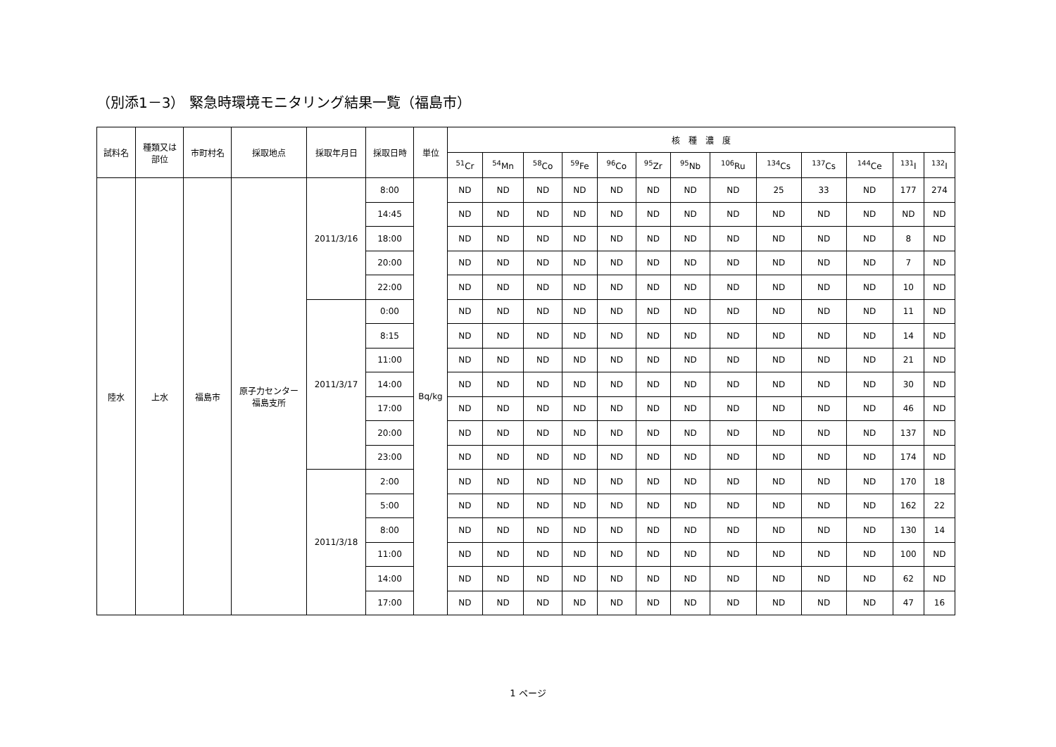（別添1－3） 緊急時環境モニタリング結果一覧（福島市）
| 試料名 | 種類又は 部位 | 市町村名 | 採取地点 | 採取年月日 | 採取日時 | 単位 | 核 種 濃 度 | | | | | | | | | | | | |
| --- | --- | --- | --- | --- | --- | --- | --- | --- | --- | --- | --- | --- | --- | --- | --- | --- | --- | --- | --- |
| | | | | | | | <sup>51</sup>Cr | <sup>54</sup>Mn | <sup>58</sup>Co | <sup>59</sup>Fe | <sup>96</sup>Co | <sup>95</sup>Zr | <sup>95</sup>Nb | <sup>106</sup>Ru | <sup>134</sup>Cs | <sup>137</sup>Cs | <sup>144</sup>Ce | <sup>131</sup>I | <sup>132</sup>I |
| 陸水 | 上水 | 福島市 | 原子力センター 福島支所 | 2011/3/16 | 8:00 | Bq/kg | ND | ND | ND | ND | ND | ND | ND | ND | 25 | 33 | ND | 177 | 274 |
| | | | | | 14:45 | | ND | ND | ND | ND | ND | ND | ND | ND | ND | ND | ND | ND | ND |
| | | | | | 18:00 | | ND | ND | ND | ND | ND | ND | ND | ND | ND | ND | ND | 8 | ND |
| | | | | | 20:00 | | ND | ND | ND | ND | ND | ND | ND | ND | ND | ND | ND | 7 | ND |
| | | | | | 22:00 | | ND | ND | ND | ND | ND | ND | ND | ND | ND | ND | ND | 10 | ND |
| | | | | 2011/3/17 | 0:00 | | ND | ND | ND | ND | ND | ND | ND | ND | ND | ND | ND | 11 | ND |
| | | | | | 8:15 | | ND | ND | ND | ND | ND | ND | ND | ND | ND | ND | ND | 14 | ND |
| | | | | | 11:00 | | ND | ND | ND | ND | ND | ND | ND | ND | ND | ND | ND | 21 | ND |
| | | | | | 14:00 | | ND | ND | ND | ND | ND | ND | ND | ND | ND | ND | ND | 30 | ND |
| | | | | | 17:00 | | ND | ND | ND | ND | ND | ND | ND | ND | ND | ND | ND | 46 | ND |
| | | | | | 20:00 | | ND | ND | ND | ND | ND | ND | ND | ND | ND | ND | ND | 137 | ND |
| | | | | | 23:00 | | ND | ND | ND | ND | ND | ND | ND | ND | ND | ND | ND | 174 | ND |
| | | | | 2011/3/18 | 2:00 | | ND | ND | ND | ND | ND | ND | ND | ND | ND | ND | ND | 170 | 18 |
| | | | | | 5:00 | | ND | ND | ND | ND | ND | ND | ND | ND | ND | ND | ND | 162 | 22 |
| | | | | | 8:00 | | ND | ND | ND | ND | ND | ND | ND | ND | ND | ND | ND | 130 | 14 |
| | | | | | 11:00 | | ND | ND | ND | ND | ND | ND | ND | ND | ND | ND | ND | 100 | ND |
| | | | | | 14:00 | | ND | ND | ND | ND | ND | ND | ND | ND | ND | ND | ND | 62 | ND |
| | | | | | 17:00 | | ND | ND | ND | ND | ND | ND | ND | ND | ND | ND | ND | 47 | 16 |
1 ページ